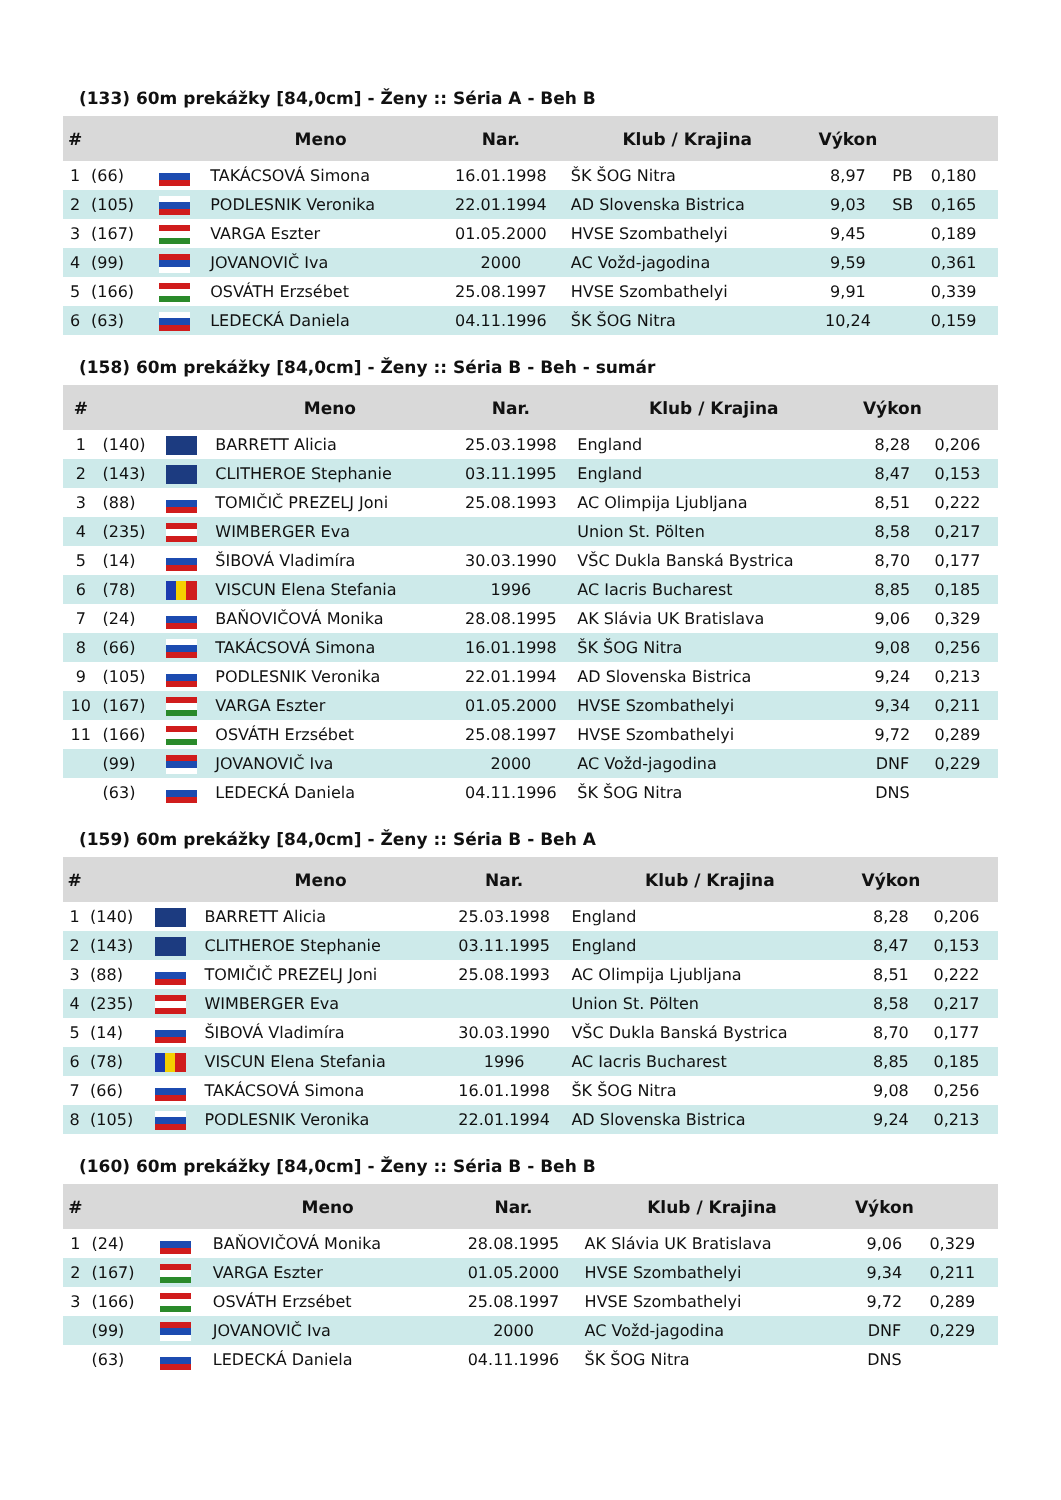(133) 60m prekážky [84,0cm] - Ženy :: Séria A - Beh B
| # | | | Meno | Nar. | Klub / Krajina | Výkon | | |
| --- | --- | --- | --- | --- | --- | --- | --- | --- |
| 1 | (66) | | TAKÁCSOVÁ Simona | 16.01.1998 | ŠK ŠOG Nitra | 8,97 | PB | 0,180 |
| 2 | (105) | | PODLESNIK Veronika | 22.01.1994 | AD Slovenska Bistrica | 9,03 | SB | 0,165 |
| 3 | (167) | | VARGA Eszter | 01.05.2000 | HVSE Szombathelyi | 9,45 | | 0,189 |
| 4 | (99) | | JOVANOVIČ Iva | 2000 | AC Vožd-jagodina | 9,59 | | 0,361 |
| 5 | (166) | | OSVÁTH Erzsébet | 25.08.1997 | HVSE Szombathelyi | 9,91 | | 0,339 |
| 6 | (63) | | LEDECKÁ Daniela | 04.11.1996 | ŠK ŠOG Nitra | 10,24 | | 0,159 |
(158) 60m prekážky [84,0cm] - Ženy :: Séria B - Beh - sumár
| # | | | Meno | Nar. | Klub / Krajina | Výkon | |
| --- | --- | --- | --- | --- | --- | --- | --- |
| 1 | (140) | | BARRETT Alicia | 25.03.1998 | England | 8,28 | 0,206 |
| 2 | (143) | | CLITHEROE Stephanie | 03.11.1995 | England | 8,47 | 0,153 |
| 3 | (88) | | TOMIČIČ PREZELJ Joni | 25.08.1993 | AC Olimpija Ljubljana | 8,51 | 0,222 |
| 4 | (235) | | WIMBERGER Eva | | Union St. Pölten | 8,58 | 0,217 |
| 5 | (14) | | ŠIBOVÁ Vladimíra | 30.03.1990 | VŠC Dukla Banská Bystrica | 8,70 | 0,177 |
| 6 | (78) | | VISCUN Elena Stefania | 1996 | AC Iacris Bucharest | 8,85 | 0,185 |
| 7 | (24) | | BAŇOVIČOVÁ Monika | 28.08.1995 | AK Slávia UK Bratislava | 9,06 | 0,329 |
| 8 | (66) | | TAKÁCSOVÁ Simona | 16.01.1998 | ŠK ŠOG Nitra | 9,08 | 0,256 |
| 9 | (105) | | PODLESNIK Veronika | 22.01.1994 | AD Slovenska Bistrica | 9,24 | 0,213 |
| 10 | (167) | | VARGA Eszter | 01.05.2000 | HVSE Szombathelyi | 9,34 | 0,211 |
| 11 | (166) | | OSVÁTH Erzsébet | 25.08.1997 | HVSE Szombathelyi | 9,72 | 0,289 |
| | (99) | | JOVANOVIČ Iva | 2000 | AC Vožd-jagodina | DNF | 0,229 |
| | (63) | | LEDECKÁ Daniela | 04.11.1996 | ŠK ŠOG Nitra | DNS | |
(159) 60m prekážky [84,0cm] - Ženy :: Séria B - Beh A
| # | | | Meno | Nar. | Klub / Krajina | Výkon | |
| --- | --- | --- | --- | --- | --- | --- | --- |
| 1 | (140) | | BARRETT Alicia | 25.03.1998 | England | 8,28 | 0,206 |
| 2 | (143) | | CLITHEROE Stephanie | 03.11.1995 | England | 8,47 | 0,153 |
| 3 | (88) | | TOMIČIČ PREZELJ Joni | 25.08.1993 | AC Olimpija Ljubljana | 8,51 | 0,222 |
| 4 | (235) | | WIMBERGER Eva | | Union St. Pölten | 8,58 | 0,217 |
| 5 | (14) | | ŠIBOVÁ Vladimíra | 30.03.1990 | VŠC Dukla Banská Bystrica | 8,70 | 0,177 |
| 6 | (78) | | VISCUN Elena Stefania | 1996 | AC Iacris Bucharest | 8,85 | 0,185 |
| 7 | (66) | | TAKÁCSOVÁ Simona | 16.01.1998 | ŠK ŠOG Nitra | 9,08 | 0,256 |
| 8 | (105) | | PODLESNIK Veronika | 22.01.1994 | AD Slovenska Bistrica | 9,24 | 0,213 |
(160) 60m prekážky [84,0cm] - Ženy :: Séria B - Beh B
| # | | | Meno | Nar. | Klub / Krajina | Výkon | |
| --- | --- | --- | --- | --- | --- | --- | --- |
| 1 | (24) | | BAŇOVIČOVÁ Monika | 28.08.1995 | AK Slávia UK Bratislava | 9,06 | 0,329 |
| 2 | (167) | | VARGA Eszter | 01.05.2000 | HVSE Szombathelyi | 9,34 | 0,211 |
| 3 | (166) | | OSVÁTH Erzsébet | 25.08.1997 | HVSE Szombathelyi | 9,72 | 0,289 |
| | (99) | | JOVANOVIČ Iva | 2000 | AC Vožd-jagodina | DNF | 0,229 |
| | (63) | | LEDECKÁ Daniela | 04.11.1996 | ŠK ŠOG Nitra | DNS | |